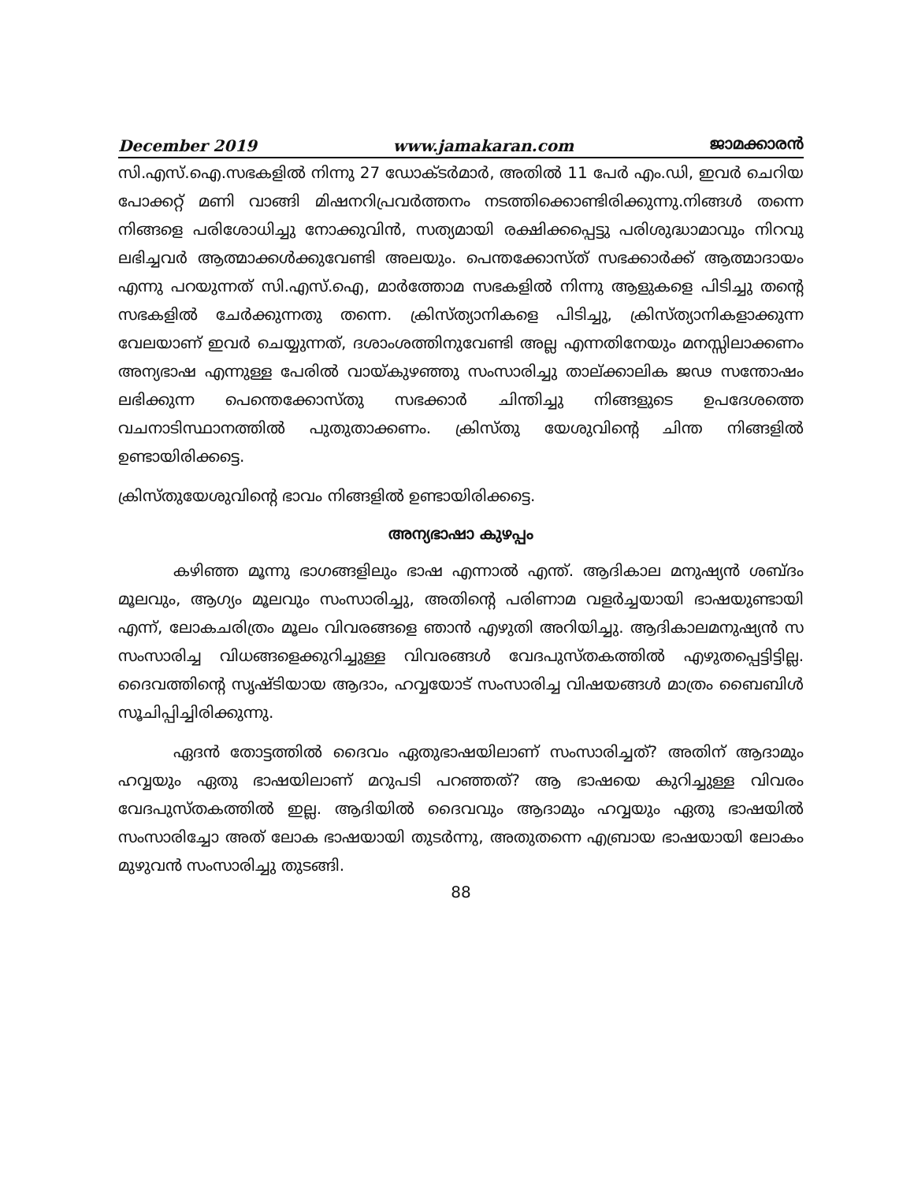December 2019 www.jamakaran.com ജാമക്കാരൻ
സി.എസ്.ഐ.സഭകളിൽ നിന്നു 27 ഡോക്ടർമാർ, അതിൽ 11 പേർ എം.ഡി, ഇവർ ചെറിയ പോക്കറ്റ് മണി വാങ്ങി മിഷനറിപ്രവർത്തനം നടത്തിക്കൊണ്ടിരിക്കുന്നു.നിങ്ങൾ തന്നെ നിങ്ങളെ പരിശോധിച്ചു നോക്കുവിൻ, സത്യമായി രക്ഷിക്കപ്പെട്ടു പരിശുദ്ധാമാവും നിറവു ലഭിച്ചവർ ആത്മാക്കൾക്കുവേണ്ടി അലയും. പെന്തക്കോസ്ത് സഭക്കാർക്ക് ആത്മാദായം എന്നു പറയുന്നത് സി.എസ്.ഐ, മാർത്തോമ സഭകളിൽ നിന്നു ആളുകളെ പിടിച്ചു തന്റെ സഭകളിൽ ചേർക്കുന്നതു തന്നെ. ക്രിസ്ത്യാനികളെ പിടിച്ചു, ക്രിസ്ത്യാനികളാക്കുന്ന വേലയാണ് ഇവർ ചെയ്യുന്നത്, ദശാംശത്തിനുവേണ്ടി അല്ല എന്നതിനേയും മനസ്സിലാക്കണം അന്യഭാഷ എന്നുള്ള പേരിൽ വായ്കുഴഞ്ഞു സംസാരിച്ചു താല്ക്കാലിക ജഢ സന്തോഷം ലഭിക്കുന്ന പെന്തെക്കോസ്തു സഭക്കാർ ചിന്തിച്ചു നിങ്ങളുടെ ഉപദേശത്തെ വചനാടിസ്ഥാനത്തിൽ പുതുതാക്കണം. ക്രിസ്തു യേശുവിന്റെ ചിന്ത നിങ്ങളിൽ ഉണ്ടായിരിക്കട്ടെ.
ക്രിസ്തുയേശുവിന്റെ ഭാവം നിങ്ങളിൽ ഉണ്ടായിരിക്കട്ടെ.
അന്യഭാഷാ കുഴപ്പം
കഴിഞ്ഞ മൂന്നു ഭാഗങ്ങളിലും ഭാഷ എന്നാൽ എന്ത്. ആദികാല മനുഷ്യൻ ശബ്ദം മൂലവും, ആഗ്യം മൂലവും സംസാരിച്ചു, അതിന്റെ പരിണാമ വളർച്ചയായി ഭാഷയുണ്ടായി എന്ന്, ലോകചരിത്രം മൂലം വിവരങ്ങളെ ഞാൻ എഴുതി അറിയിച്ചു. ആദികാലമനുഷ്യൻ സ സംസാരിച്ച വിധങ്ങളെക്കുറിച്ചുള്ള വിവരങ്ങൾ വേദപുസ്തകത്തിൽ എഴുതപ്പെട്ടിട്ടില്ല. ദൈവത്തിന്റെ സൃഷ്ടിയായ ആദാം, ഹവ്വയോട് സംസാരിച്ച വിഷയങ്ങൾ മാത്രം ബൈബിൾ സൂചിപ്പിച്ചിരിക്കുന്നു.
ഏദൻ തോട്ടത്തിൽ ദൈവം ഏതുഭാഷയിലാണ് സംസാരിച്ചത്? അതിന് ആദാമും ഹവ്വയും ഏതു ഭാഷയിലാണ് മറുപടി പറഞ്ഞത്? ആ ഭാഷയെ കുറിച്ചുള്ള വിവരം വേദപുസ്തകത്തിൽ ഇല്ല. ആദിയിൽ ദൈവവും ആദാമും ഹവ്വയും ഏതു ഭാഷയിൽ സംസാരിച്ചോ അത് ലോക ഭാഷയായി തുടർന്നു, അതുതന്നെ എബ്രായ ഭാഷയായി ലോകം മുഴുവൻ സംസാരിച്ചു തുടങ്ങി.
88